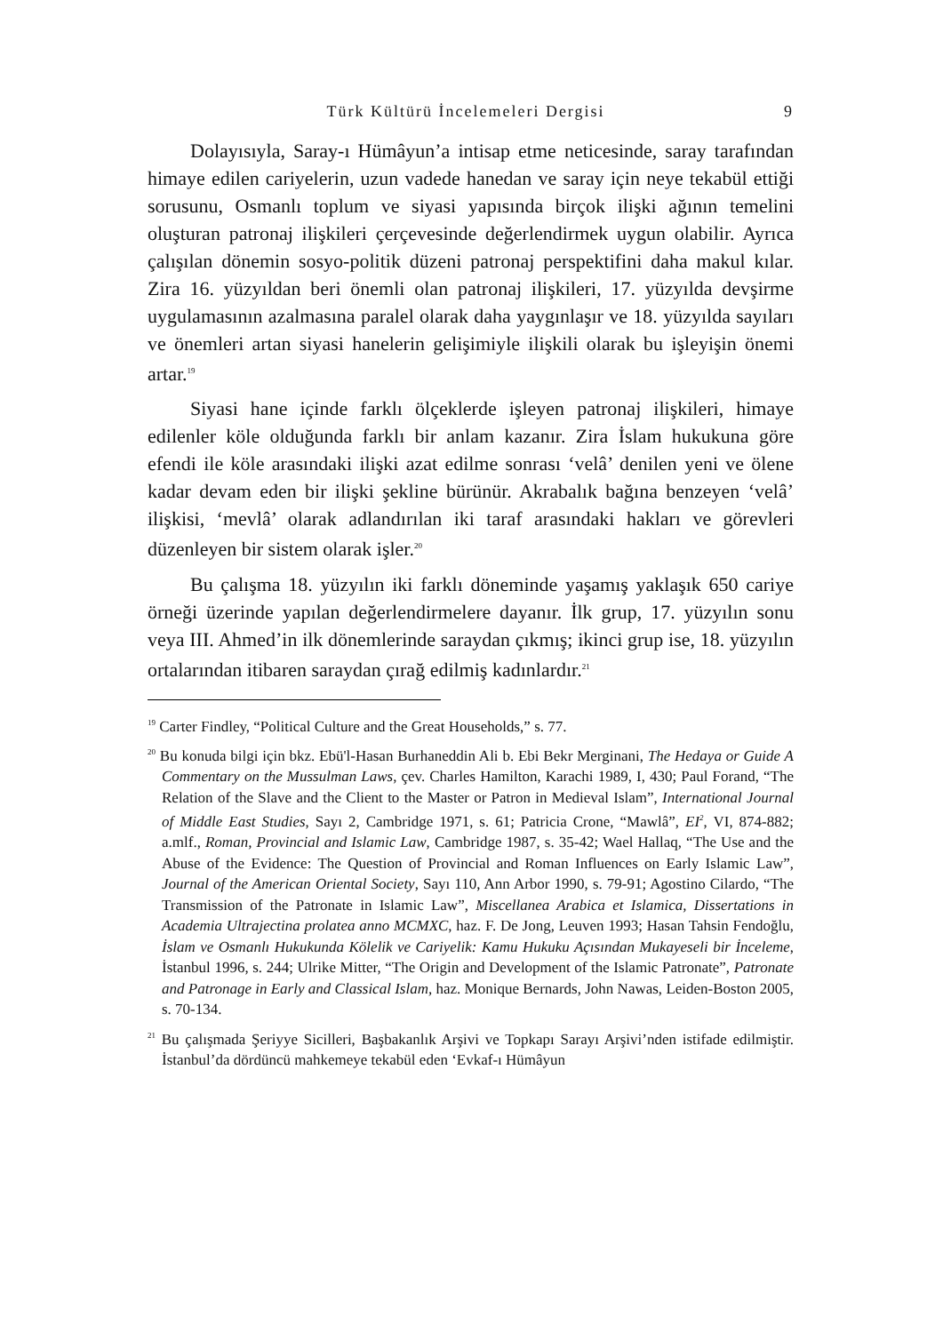Türk Kültürü İncelemeleri Dergisi 9
Dolayısıyla, Saray-ı Hümâyun’a intisap etme neticesinde, saray tarafından himaye edilen cariyelerin, uzun vadede hanedan ve saray için neye tekabül ettiği sorusunu, Osmanlı toplum ve siyasi yapısında birçok ilişki ağının temelini oluşturan patronaj ilişkileri çerçevesinde değerlendirmek uygun olabilir. Ayrıca çalışılan dönemin sosyo-politik düzeni patronaj perspektifini daha makul kılar. Zira 16. yüzyıldan beri önemli olan patronaj ilişkileri, 17. yüzyılda devşirme uygulamasının azalmasına paralel olarak daha yaygınlaşır ve 18. yüzyılda sayıları ve önemleri artan siyasi hanelerin gelişimiyle ilişkili olarak bu işleyişin önemi artar.<sup>19</sup>
Siyasi hane içinde farklı ölçeklerde işleyen patronaj ilişkileri, himaye edilenler köle olduğunda farklı bir anlam kazanır. Zira İslam hukukuna göre efendi ile köle arasındaki ilişki azat edilme sonrası ‘velâ’ denilen yeni ve ölene kadar devam eden bir ilişki şekline bürünür. Akrabalık bağına benzeyen ‘velâ’ ilişkisi, ‘mevlâ’ olarak adlandırılan iki taraf arasındaki hakları ve görevleri düzenleyen bir sistem olarak işler.<sup>20</sup>
Bu çalışma 18. yüzyılın iki farklı döneminde yaşamış yaklaşık 650 cariye örneği üzerinde yapılan değerlendirmelere dayanır. İlk grup, 17. yüzyılın sonu veya III. Ahmed’in ilk dönemlerinde saraydan çıkmış; ikinci grup ise, 18. yüzyılın ortalarından itibaren saraydan çırağ edilmiş kadınlardır.<sup>21</sup>
<sup>19</sup> Carter Findley, “Political Culture and the Great Households,” s. 77.
<sup>20</sup> Bu konuda bilgi için bkz. Ebü'l-Hasan Burhaneddin Ali b. Ebi Bekr Merginani, The Hedaya or Guide A Commentary on the Mussulman Laws, çev. Charles Hamilton, Karachi 1989, I, 430; Paul Forand, “The Relation of the Slave and the Client to the Master or Patron in Medieval Islam”, International Journal of Middle East Studies, Sayı 2, Cambridge 1971, s. 61; Patricia Crone, “Mawlâ”, EI<sup>2</sup>, VI, 874-882; a.mlf., Roman, Provincial and Islamic Law, Cambridge 1987, s. 35-42; Wael Hallaq, “The Use and the Abuse of the Evidence: The Question of Provincial and Roman Influences on Early Islamic Law”, Journal of the American Oriental Society, Sayı 110, Ann Arbor 1990, s. 79-91; Agostino Cilardo, “The Transmission of the Patronate in Islamic Law”, Miscellanea Arabica et Islamica, Dissertations in Academia Ultrajectina prolatea anno MCMXC, haz. F. De Jong, Leuven 1993; Hasan Tahsin Fendoğlu, İslam ve Osmanlı Hukukunda Kölelik ve Cariyelik: Kamu Hukuku Açısından Mukayeseli bir İnceleme, İstanbul 1996, s. 244; Ulrike Mitter, “The Origin and Development of the Islamic Patronate”, Patronate and Patronage in Early and Classical Islam, haz. Monique Bernards, John Nawas, Leiden-Boston 2005, s. 70-134.
<sup>21</sup> Bu çalışmada Şeriyye Sicilleri, Başbakanlık Arşivi ve Topkapı Sarayı Arşivi’nden istifade edilmiştir. İstanbul’da dördüncü mahkemeye tekabül eden ‘Evkaf-ı Hümâyun